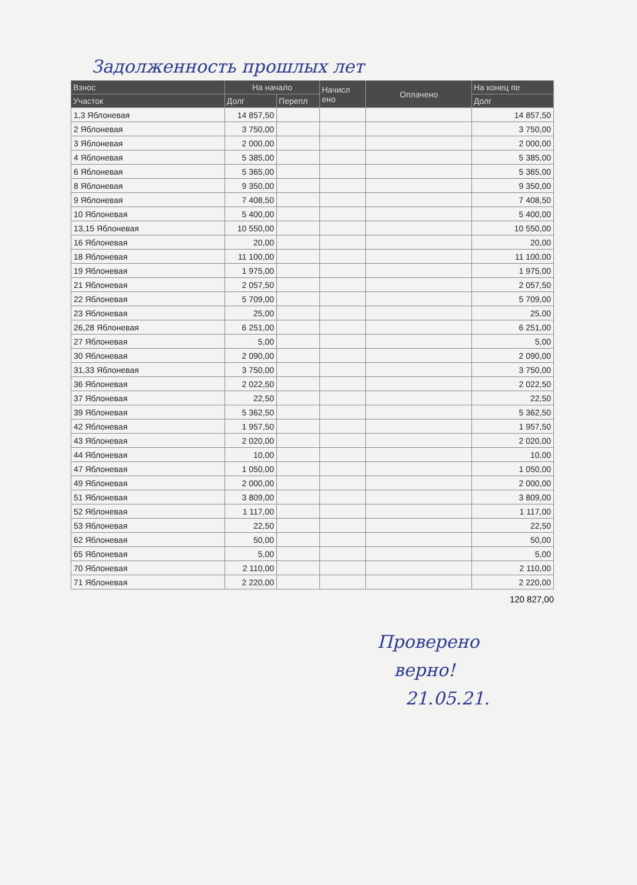Задолженность прошлых лет
| Взнос | На начало | | Начисл ено | Оплачено | На конец пе |
| --- | --- | --- | --- | --- | --- |
| Участок | Долг | Перепл | | | Долг |
| 1,3 Яблоневая | 14 857,50 | | | | 14 857,50 |
| 2 Яблоневая | 3 750,00 | | | | 3 750,00 |
| 3 Яблоневая | 2 000,00 | | | | 2 000,00 |
| 4 Яблоневая | 5 385,00 | | | | 5 385,00 |
| 6 Яблоневая | 5 365,00 | | | | 5 365,00 |
| 8 Яблоневая | 9 350,00 | | | | 9 350,00 |
| 9 Яблоневая | 7 408,50 | | | | 7 408,50 |
| 10 Яблоневая | 5 400,00 | | | | 5 400,00 |
| 13,15 Яблоневая | 10 550,00 | | | | 10 550,00 |
| 16 Яблоневая | 20,00 | | | | 20,00 |
| 18 Яблоневая | 11 100,00 | | | | 11 100,00 |
| 19 Яблоневая | 1 975,00 | | | | 1 975,00 |
| 21 Яблоневая | 2 057,50 | | | | 2 057,50 |
| 22 Яблоневая | 5 709,00 | | | | 5 709,00 |
| 23 Яблоневая | 25,00 | | | | 25,00 |
| 26,28 Яблоневая | 6 251,00 | | | | 6 251,00 |
| 27 Яблоневая | 5,00 | | | | 5,00 |
| 30 Яблоневая | 2 090,00 | | | | 2 090,00 |
| 31,33 Яблоневая | 3 750,00 | | | | 3 750,00 |
| 36 Яблоневая | 2 022,50 | | | | 2 022,50 |
| 37 Яблоневая | 22,50 | | | | 22,50 |
| 39 Яблоневая | 5 362,50 | | | | 5 362,50 |
| 42 Яблоневая | 1 957,50 | | | | 1 957,50 |
| 43 Яблоневая | 2 020,00 | | | | 2 020,00 |
| 44 Яблоневая | 10,00 | | | | 10,00 |
| 47 Яблоневая | 1 050,00 | | | | 1 050,00 |
| 49 Яблоневая | 2 000,00 | | | | 2 000,00 |
| 51 Яблоневая | 3 809,00 | | | | 3 809,00 |
| 52 Яблоневая | 1 117,00 | | | | 1 117,00 |
| 53 Яблоневая | 22,50 | | | | 22,50 |
| 62 Яблоневая | 50,00 | | | | 50,00 |
| 65 Яблоневая | 5,00 | | | | 5,00 |
| 70 Яблоневая | 2 110,00 | | | | 2 110,00 |
| 71 Яблоневая | 2 220,00 | | | | 2 220,00 |
120 827,00
Проверено
верно!
21.05.21.